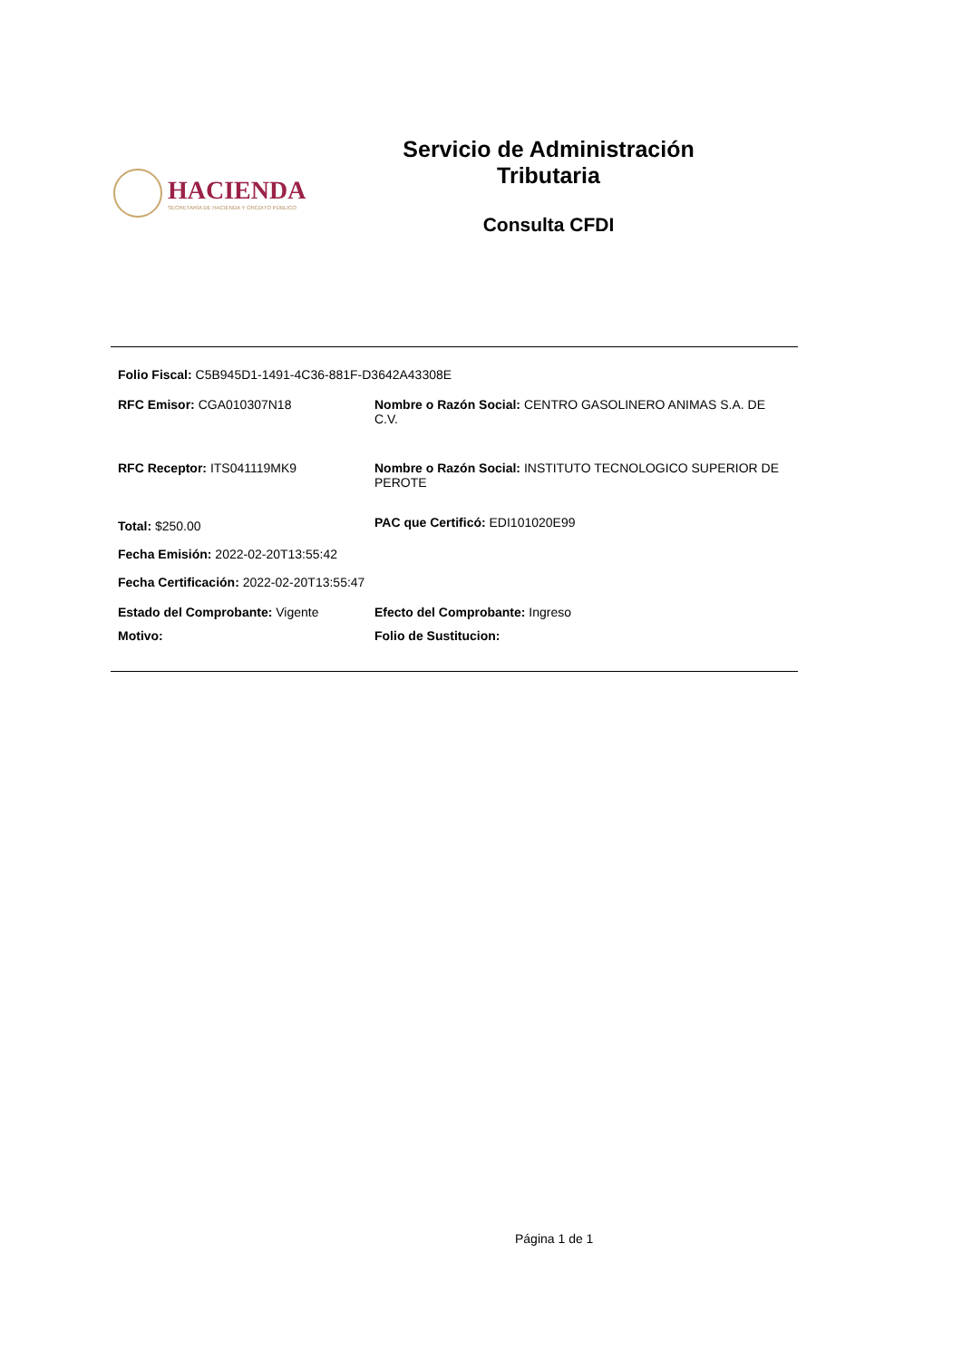HACIENDA
SECRETARÍA DE HACIENDA Y CRÉDITO PÚBLICO
Servicio de Administración Tributaria
Consulta CFDI
Folio Fiscal: C5B945D1-1491-4C36-881F-D3642A43308E
RFC Emisor: CGA010307N18 Nombre o Razón Social: CENTRO GASOLINERO ANIMAS S.A. DE C.V.
RFC Receptor: ITS041119MK9 Nombre o Razón Social: INSTITUTO TECNOLOGICO SUPERIOR DE PEROTE
Total: $250.00
PAC que Certificó: EDI101020E99
Fecha Emisión: 2022-02-20T13:55:42
Fecha Certificación: 2022-02-20T13:55:47
Estado del Comprobante: Vigente Efecto del Comprobante: Ingreso
Motivo: Folio de Sustitucion:
Página 1 de 1